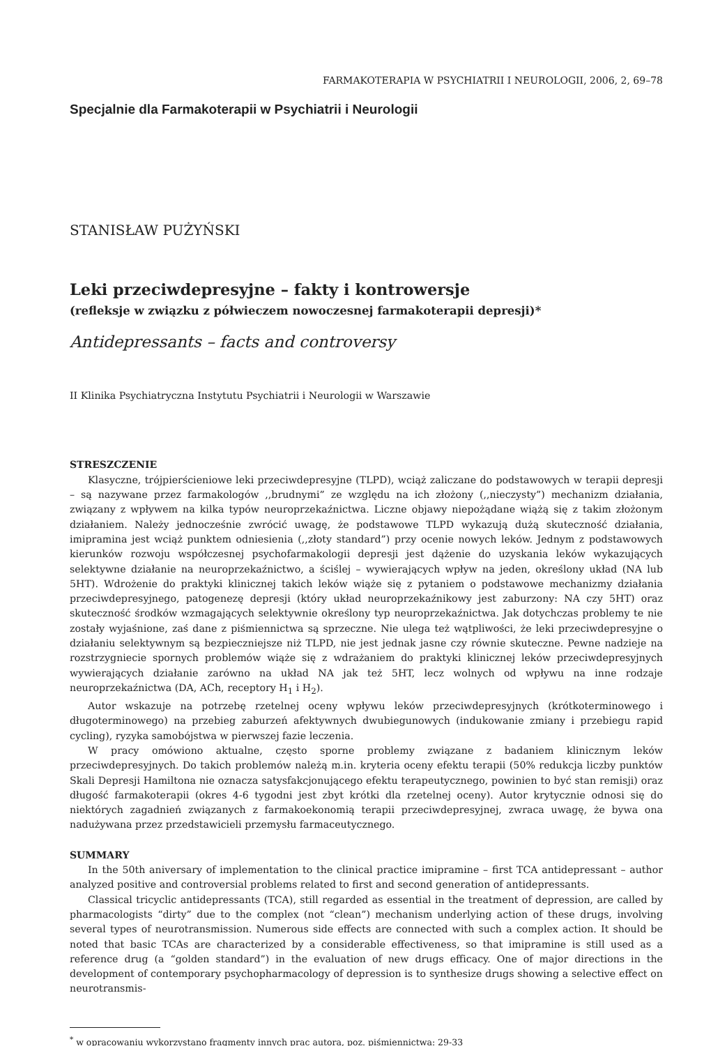FARMAKOTERAPIA W PSYCHIATRII I NEUROLOGII, 2006, 2, 69–78
Specjalnie dla Farmakoterapii w Psychiatrii i Neurologii
STANISŁAW PUŻYŃSKI
Leki przeciwdepresyjne – fakty i kontrowersje
(refleksje w związku z półwieczem nowoczesnej farmakoterapii depresji)*
Antidepressants – facts and controversy
II Klinika Psychiatryczna Instytutu Psychiatrii i Neurologii w Warszawie
STRESZCZENIE
Klasyczne, trójpierścieniowe leki przeciwdepresyjne (TLPD), wciąż zaliczane do podstawowych w terapii depresji – są nazywane przez farmakologów ,,brudnymi” ze względu na ich złożony (,,nieczysty”) mechanizm działania, związany z wpływem na kilka typów neuroprzekaźnictwa. Liczne objawy niepożądane wiążą się z takim złożonym działaniem. Należy jednocześnie zwrócić uwagę, że podstawowe TLPD wykazują dużą skuteczność działania, imipramina jest wciąż punktem odniesienia (,,złoty standard”) przy ocenie nowych leków. Jednym z podstawowych kierunków rozwoju współczesnej psychofarmakologii depresji jest dążenie do uzyskania leków wykazujących selektywne działanie na neuroprzekaźnictwo, a ściślej – wywierających wpływ na jeden, określony układ (NA lub 5HT). Wdrożenie do praktyki klinicznej takich leków wiąże się z pytaniem o podstawowe mechanizmy działania przeciwdepresyjnego, patogenezę depresji (który układ neuroprzekaźnikowy jest zaburzony: NA czy 5HT) oraz skuteczność środków wzmagających selektywnie określony typ neuroprzekaźnictwa. Jak dotychczas problemy te nie zostały wyjaśnione, zaś dane z piśmiennictwa są sprzeczne. Nie ulega też wątpliwości, że leki przeciwdepresyjne o działaniu selektywnym są bezpieczniejsze niż TLPD, nie jest jednak jasne czy równie skuteczne. Pewne nadzieje na rozstrzygniecie spornych problemów wiąże się z wdrażaniem do praktyki klinicznej leków przeciwdepresyjnych wywierających działanie zarówno na układ NA jak też 5HT, lecz wolnych od wpływu na inne rodzaje neuroprzekaźnictwa (DA, ACh, receptory H<sub>1</sub> i H<sub>2</sub>).
Autor wskazuje na potrzebę rzetelnej oceny wpływu leków przeciwdepresyjnych (krótkoterminowego i długoterminowego) na przebieg zaburzeń afektywnych dwubiegunowych (indukowanie zmiany i przebiegu rapid cycling), ryzyka samobójstwa w pierwszej fazie leczenia.
W pracy omówiono aktualne, często sporne problemy związane z badaniem klinicznym leków przeciwdepresyjnych. Do takich problemów należą m.in. kryteria oceny efektu terapii (50% redukcja liczby punktów Skali Depresji Hamiltona nie oznacza satysfakcjonującego efektu terapeutycznego, powinien to być stan remisji) oraz długość farmakoterapii (okres 4-6 tygodni jest zbyt krótki dla rzetelnej oceny). Autor krytycznie odnosi się do niektórych zagadnień związanych z farmakoekonomią terapii przeciwdepresyjnej, zwraca uwagę, że bywa ona nadużywana przez przedstawicieli przemysłu farmaceutycznego.
SUMMARY
In the 50th aniversary of implementation to the clinical practice imipramine – first TCA antidepressant – author analyzed positive and controversial problems related to first and second generation of antidepressants.
Classical tricyclic antidepressants (TCA), still regarded as essential in the treatment of depression, are called by pharmacologists “dirty” due to the complex (not “clean”) mechanism underlying action of these drugs, involving several types of neurotransmission. Numerous side effects are connected with such a complex action. It should be noted that basic TCAs are characterized by a considerable effectiveness, so that imipramine is still used as a reference drug (a “golden standard”) in the evaluation of new drugs efficacy. One of major directions in the development of contemporary psychopharmacology of depression is to synthesize drugs showing a selective effect on neurotransmis-
<sup>*</sup> w opracowaniu wykorzystano fragmenty innych prac autora, poz. piśmiennictwa: 29-33